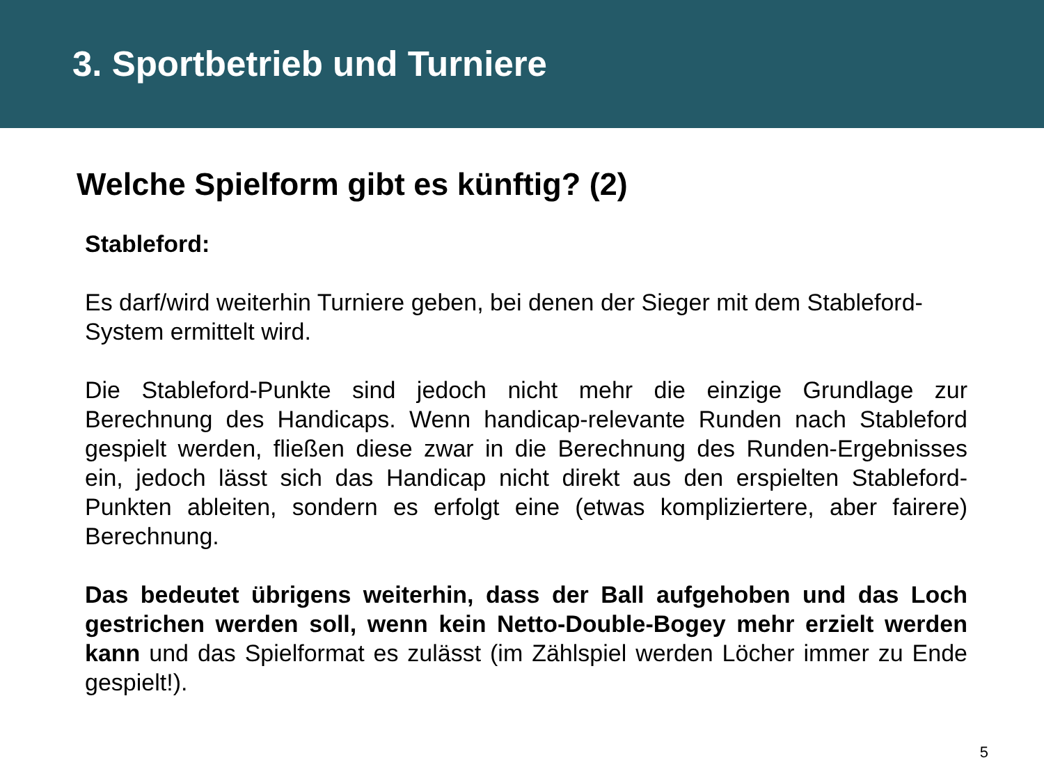3. Sportbetrieb und Turniere
Welche Spielform gibt es künftig? (2)
Stableford:
Es darf/wird weiterhin Turniere geben, bei denen der Sieger mit dem Stableford-System ermittelt wird.
Die Stableford-Punkte sind jedoch nicht mehr die einzige Grundlage zur Berechnung des Handicaps. Wenn handicap-relevante Runden nach Stableford gespielt werden, fließen diese zwar in die Berechnung des Runden-Ergebnisses ein, jedoch lässt sich das Handicap nicht direkt aus den erspielten Stableford-Punkten ableiten, sondern es erfolgt eine (etwas kompliziertere, aber fairere) Berechnung.
Das bedeutet übrigens weiterhin, dass der Ball aufgehoben und das Loch gestrichen werden soll, wenn kein Netto-Double-Bogey mehr erzielt werden kann und das Spielformat es zulässt (im Zählspiel werden Löcher immer zu Ende gespielt!).
5